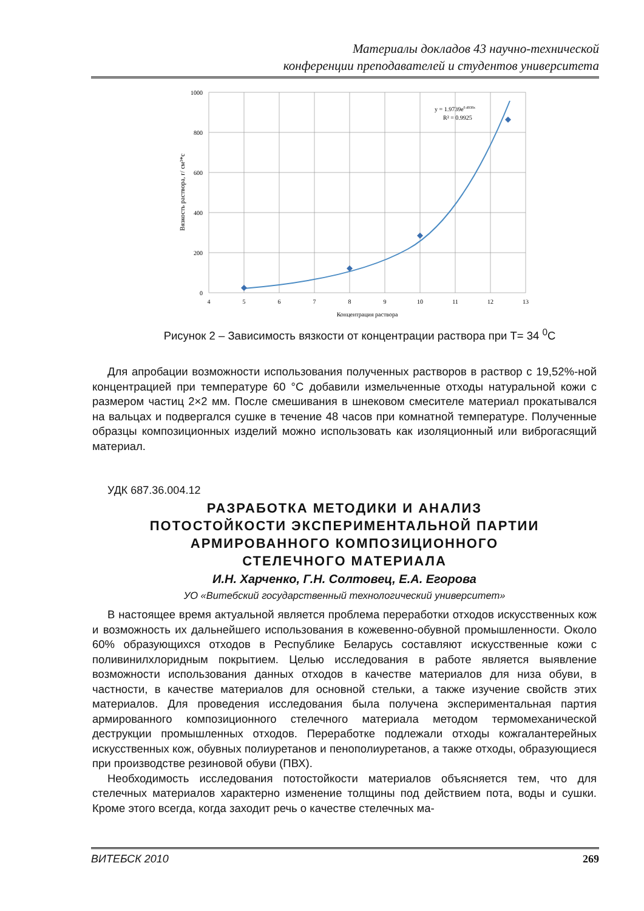Материалы докладов 43 научно-технической
конференции преподавателей и студентов университета
1000
800
600
400
200
0
4
5
6
7
8
9
10
11
12
13
Концентрация раствора
Вязкость раствора, г/ см³*с
y = 1.9739e0.4938x
R² = 0.9925
Рисунок 2 – Зависимость вязкости от концентрации раствора при Т= 34 <sup>0</sup>С
Для апробации возможности использования полученных растворов в раствор с 19,52%-ной концентрацией при температуре 60 °С добавили измельченные отходы натуральной кожи с размером частиц 2×2 мм. После смешивания в шнековом смесителе материал прокатывался на вальцах и подвергался сушке в течение 48 часов при комнатной температуре. Полученные образцы композиционных изделий можно использовать как изоляционный или виброгасящий материал.
УДК 687.36.004.12
РАЗРАБОТКА МЕТОДИКИ И АНАЛИЗ
ПОТОСТОЙКОСТИ ЭКСПЕРИМЕНТАЛЬНОЙ ПАРТИИ
АРМИРОВАННОГО КОМПОЗИЦИОННОГО
СТЕЛЕЧНОГО МАТЕРИАЛА
И.Н. Харченко, Г.Н. Солтовец, Е.А. Егорова
УО «Витебский государственный технологический университет»
В настоящее время актуальной является проблема переработки отходов искусственных кож и возможность их дальнейшего использования в кожевенно-обувной промышленности. Около 60% образующихся отходов в Республике Беларусь составляют искусственные кожи с поливинилхлоридным покрытием. Целью исследования в работе является выявление возможности использования данных отходов в качестве материалов для низа обуви, в частности, в качестве материалов для основной стельки, а также изучение свойств этих материалов. Для проведения исследования была получена экспериментальная партия армированного композиционного стелечного материала методом термомеханической деструкции промышленных отходов. Переработке подлежали отходы кожгалантерейных искусственных кож, обувных полиуретанов и пенополиуретанов, а также отходы, образующиеся при производстве резиновой обуви (ПВХ).
Необходимость исследования потостойкости материалов объясняется тем, что для стелечных материалов характерно изменение толщины под действием пота, воды и сушки. Кроме этого всегда, когда заходит речь о качестве стелечных ма-
ВИТЕБСК 2010 269